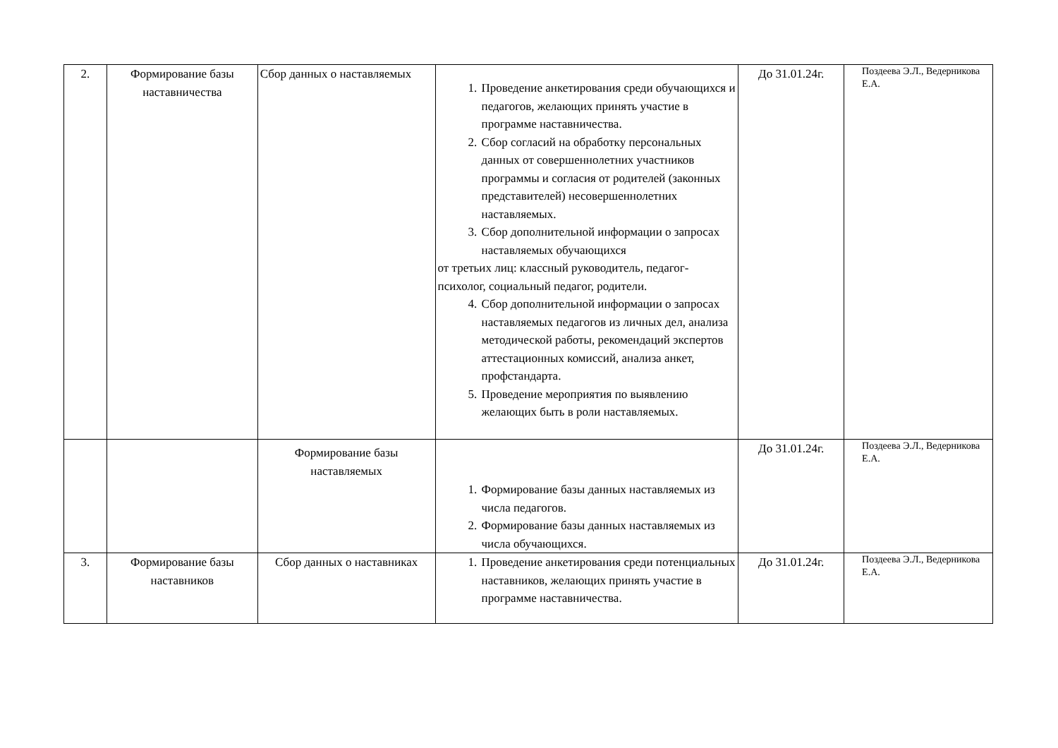| 2. | Формирование базы наставничества | Сбор данных о наставляемых | 1. Проведение анкетирования среди обучающихся и педагогов, желающих принять участие в программе наставничества. 2. Сбор согласий на обработку персональных данных от совершеннолетних участников программы и согласия от родителей (законных представителей) несовершеннолетних наставляемых. 3. Сбор дополнительной информации о запросах наставляемых обучающихся от третьих лиц: классный руководитель, педагог-психолог, социальный педагог, родители. 4. Сбор дополнительной информации о запросах наставляемых педагогов из личных дел, анализа методической работы, рекомендаций экспертов аттестационных комиссий, анализа анкет, профстандарта. 5. Проведение мероприятия по выявлению желающих быть в роли наставляемых. | До 31.01.24г. | Поздеева Э.Л., Ведерникова Е.А. |
| | | Формирование базы наставляемых | 1. Формирование базы данных наставляемых из числа педагогов. 2. Формирование базы данных наставляемых из числа обучающихся. | До 31.01.24г. | Поздеева Э.Л., Ведерникова Е.А. |
| 3. | Формирование базы наставников | Сбор данных о наставниках | 1. Проведение анкетирования среди потенциальных наставников, желающих принять участие в программе наставничества. | До 31.01.24г. | Поздеева Э.Л., Ведерникова Е.А. |